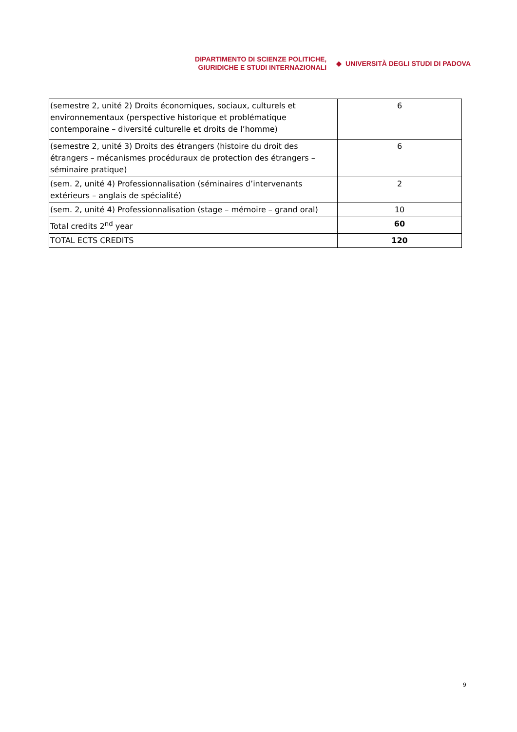DIPARTIMENTO DI SCIENZE POLITICHE,
GIURIDICHE E STUDI INTERNAZIONALI
◆ UNIVERSITÀ DEGLI STUDI DI PADOVA
| (semestre 2, unité 2) Droits économiques, sociaux, culturels et environnementaux (perspective historique et problématique contemporaine – diversité culturelle et droits de l’homme) | 6 |
| (semestre 2, unité 3) Droits des étrangers (histoire du droit des étrangers – mécanismes procéduraux de protection des étrangers – séminaire pratique) | 6 |
| (sem. 2, unité 4) Professionnalisation (séminaires d’intervenants extérieurs – anglais de spécialité) | 2 |
| (sem. 2, unité 4) Professionnalisation (stage – mémoire – grand oral) | 10 |
| Total credits 2<sup>nd</sup> year | 60 |
| TOTAL ECTS CREDITS | 120 |
9